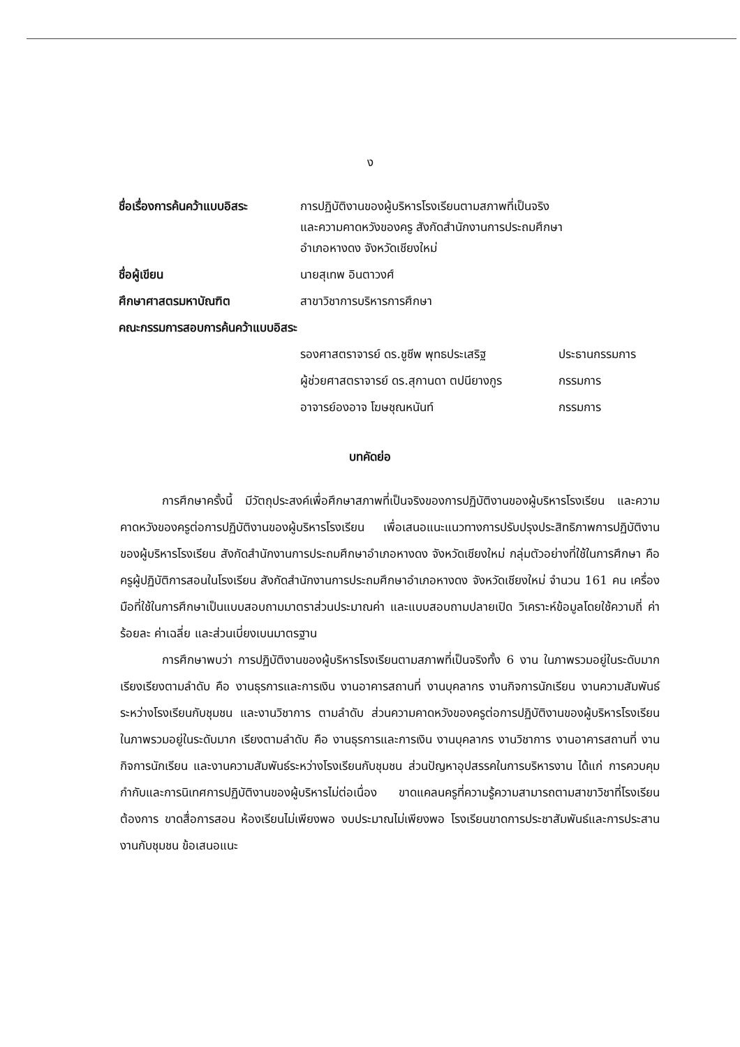ง
| ชื่อเรื่องการค้นคว้าแบบอิสระ | การปฏิบัติงานของผู้บริหารโรงเรียนตามสภาพที่เป็นจริง และความคาดหวังของครู สังกัดสำนักงานการประถมศึกษา อำเภอหางดง จังหวัดเชียงใหม่ |
| ชื่อผู้เขียน | นายสุเทพ อินตาวงศ์ |
| ศึกษาศาสตรมหาบัณฑิต | สาขาวิชาการบริหารการศึกษา |
| คณะกรรมการสอบการค้นคว้าแบบอิสระ | |
รองศาสตราจารย์ ดร.ชูชีพ พุทธประเสริฐ ประธานกรรมการ
ผู้ช่วยศาสตราจารย์ ดร.สุกานดา ตปนียางกูร กรรมการ
อาจารย์องอาจ โฆษชุณหนันท์ กรรมการ
บทคัดย่อ
การศึกษาครั้งนี้ มีวัตถุประสงค์เพื่อศึกษาสภาพที่เป็นจริงของการปฏิบัติงานของผู้บริหารโรงเรียน และความคาดหวังของครูต่อการปฏิบัติงานของผู้บริหารโรงเรียน เพื่อเสนอแนะแนวทางการปรับปรุงประสิทธิภาพการปฏิบัติงานของผู้บริหารโรงเรียน สังกัดสำนักงานการประถมศึกษาอำเภอหางดง จังหวัดเชียงใหม่ กลุ่มตัวอย่างที่ใช้ในการศึกษา คือ ครูผู้ปฏิบัติการสอนในโรงเรียน สังกัดสำนักงานการประถมศึกษาอำเภอหางดง จังหวัดเชียงใหม่ จำนวน 161 คน เครื่องมือที่ใช้ในการศึกษาเป็นแบบสอบถามมาตราส่วนประมาณค่า และแบบสอบถามปลายเปิด วิเคราะห์ข้อมูลโดยใช้ความถี่ ค่าร้อยละ ค่าเฉลี่ย และส่วนเบี่ยงเบนมาตรฐาน
การศึกษาพบว่า การปฏิบัติงานของผู้บริหารโรงเรียนตามสภาพที่เป็นจริงทั้ง 6 งาน ในภาพรวมอยู่ในระดับมาก เรียงเรียงตามลำดับ คือ งานธุรการและการเงิน งานอาคารสถานที่ งานบุคลากร งานกิจการนักเรียน งานความสัมพันธ์ระหว่างโรงเรียนกับชุมชน และงานวิชาการ ตามลำดับ ส่วนความคาดหวังของครูต่อการปฏิบัติงานของผู้บริหารโรงเรียน ในภาพรวมอยู่ในระดับมาก เรียงตามลำดับ คือ งานธุรการและการเงิน งานบุคลากร งานวิชาการ งานอาคารสถานที่ งานกิจการนักเรียน และงานความสัมพันธ์ระหว่างโรงเรียนกับชุมชน ส่วนปัญหาอุปสรรคในการบริหารงาน ได้แก่ การควบคุมกำกับและการนิเทศการปฏิบัติงานของผู้บริหารไม่ต่อเนื่อง ขาดแคลนครูที่ความรู้ความสามารถตามสาขาวิชาที่โรงเรียนต้องการ ขาดสื่อการสอน ห้องเรียนไม่เพียงพอ งบประมาณไม่เพียงพอ โรงเรียนขาดการประชาสัมพันธ์และการประสานงานกับชุมชน ข้อเสนอแนะ